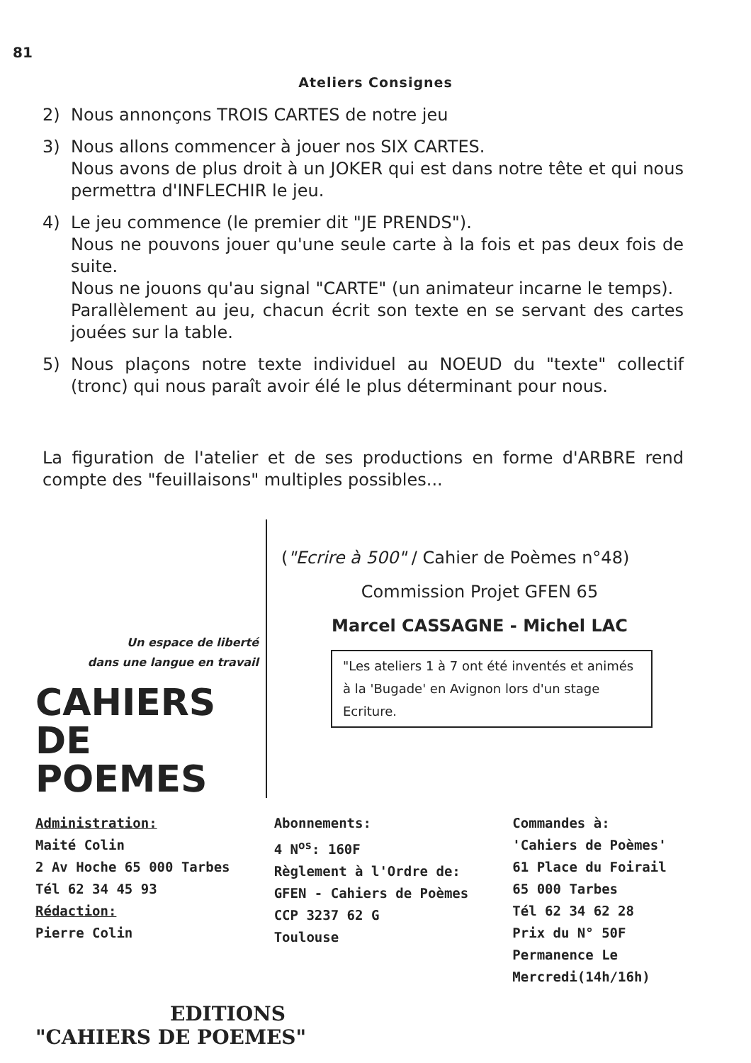81
Ateliers Consignes
2) Nous annonçons TROIS CARTES de notre jeu
3) Nous allons commencer à jouer nos SIX CARTES.
Nous avons de plus droit à un JOKER qui est dans notre tête et qui nous permettra d'INFLECHIR le jeu.
4) Le jeu commence (le premier dit "JE PRENDS").
Nous ne pouvons jouer qu'une seule carte à la fois et pas deux fois de suite.
Nous ne jouons qu'au signal "CARTE" (un animateur incarne le temps).
Parallèlement au jeu, chacun écrit son texte en se servant des cartes jouées sur la table.
5) Nous plaçons notre texte individuel au NOEUD du "texte" collectif (tronc) qui nous paraît avoir élé le plus déterminant pour nous.
La figuration de l'atelier et de ses productions en forme d'ARBRE rend compte des "feuillaisons" multiples possibles...
Un espace de liberté
dans une langue en travail
CAHIERS
DE POEMES
("Ecrire à 500" / Cahier de Poèmes n°48)
Commission Projet GFEN 65
Marcel CASSAGNE - Michel LAC
"Les ateliers 1 à 7 ont été inventés et animés à la 'Bugade' en Avignon lors d'un stage Ecriture.
Administration:
Maité Colin
2 Av Hoche 65 000 Tarbes
Tél 62 34 45 93
Rédaction:
Pierre Colin
Abonnements:
4 N<sup>os</sup>: 160F
Règlement à l'Ordre de:
GFEN - Cahiers de Poèmes
CCP 3237 62 G
Toulouse
Commandes à:
'Cahiers de Poèmes'
61 Place du Foirail
65 000 Tarbes
Tél 62 34 62 28
Prix du N° 50F
Permanence Le Mercredi(14h/16h)
EDITIONS
"CAHIERS DE POEMES"